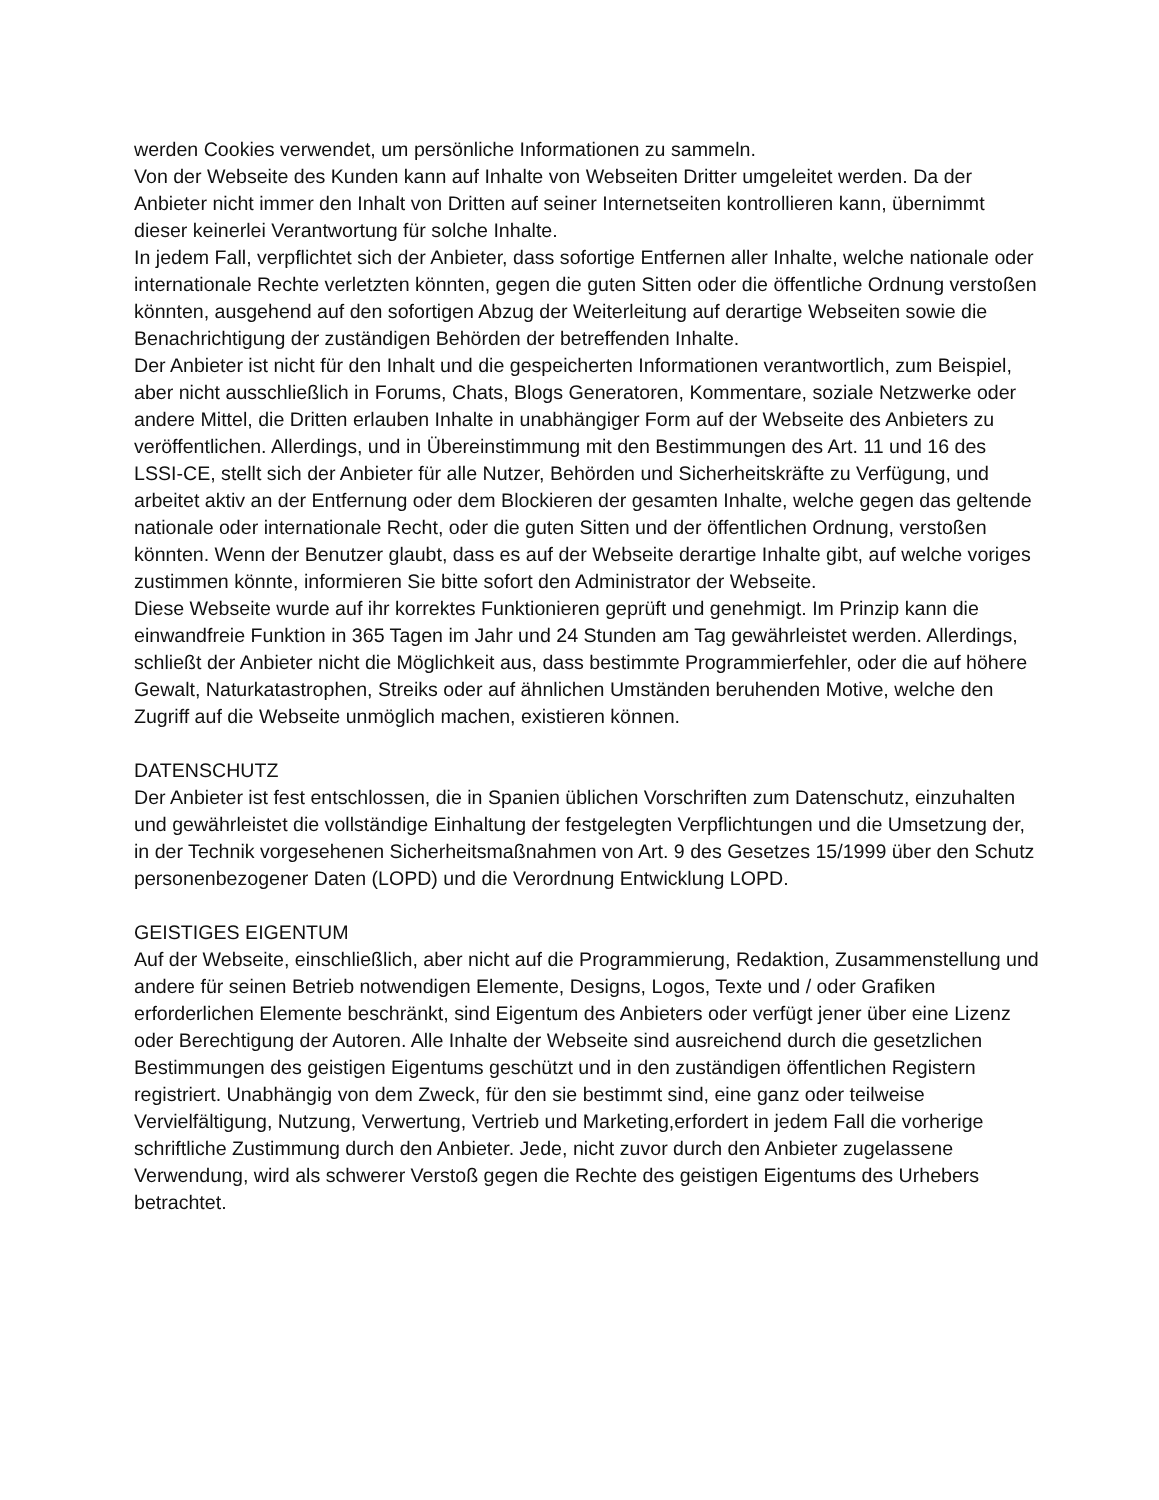werden Cookies verwendet, um persönliche Informationen zu sammeln.
Von der Webseite des Kunden kann auf Inhalte von Webseiten Dritter umgeleitet werden. Da der Anbieter nicht immer den Inhalt von Dritten auf seiner Internetseiten kontrollieren kann, übernimmt dieser keinerlei Verantwortung für solche Inhalte.
In jedem Fall, verpflichtet sich der Anbieter, dass sofortige Entfernen aller Inhalte, welche nationale oder internationale Rechte verletzten könnten, gegen die guten Sitten oder die öffentliche Ordnung verstoßen könnten, ausgehend auf den sofortigen Abzug der Weiterleitung auf derartige Webseiten sowie die Benachrichtigung der zuständigen Behörden der betreffenden Inhalte.
Der Anbieter ist nicht für den Inhalt und die gespeicherten Informationen verantwortlich, zum Beispiel, aber nicht ausschließlich in Forums, Chats, Blogs Generatoren, Kommentare, soziale Netzwerke oder andere Mittel, die Dritten erlauben Inhalte in unabhängiger Form auf der Webseite des Anbieters zu veröffentlichen. Allerdings, und in Übereinstimmung mit den Bestimmungen des Art. 11 und 16 des LSSI-CE, stellt sich der Anbieter für alle Nutzer, Behörden und Sicherheitskräfte zu Verfügung, und arbeitet aktiv an der Entfernung oder dem Blockieren der gesamten Inhalte, welche gegen das geltende nationale oder internationale Recht, oder die guten Sitten und der öffentlichen Ordnung, verstoßen könnten. Wenn der Benutzer glaubt, dass es auf der Webseite derartige Inhalte gibt, auf welche voriges zustimmen könnte, informieren Sie bitte sofort den Administrator der Webseite.
Diese Webseite wurde auf ihr korrektes Funktionieren geprüft und genehmigt. Im Prinzip kann die einwandfreie Funktion in 365 Tagen im Jahr und 24 Stunden am Tag gewährleistet werden. Allerdings, schließt der Anbieter nicht die Möglichkeit aus, dass bestimmte Programmierfehler, oder die auf höhere Gewalt, Naturkatastrophen, Streiks oder auf ähnlichen Umständen beruhenden Motive, welche den Zugriff auf die Webseite unmöglich machen, existieren können.
DATENSCHUTZ
Der Anbieter ist fest entschlossen, die in Spanien üblichen Vorschriften zum Datenschutz, einzuhalten und gewährleistet die vollständige Einhaltung der festgelegten Verpflichtungen und die Umsetzung der, in der Technik vorgesehenen Sicherheitsmaßnahmen von Art. 9 des Gesetzes 15/1999 über den Schutz personenbezogener Daten (LOPD) und die Verordnung Entwicklung LOPD.
GEISTIGES EIGENTUM
Auf der Webseite, einschließlich, aber nicht auf die Programmierung, Redaktion, Zusammenstellung und andere für seinen Betrieb notwendigen Elemente, Designs, Logos, Texte und / oder Grafiken erforderlichen Elemente beschränkt, sind Eigentum des Anbieters oder verfügt jener über eine Lizenz oder Berechtigung der Autoren. Alle Inhalte der Webseite sind ausreichend durch die gesetzlichen Bestimmungen des geistigen Eigentums geschützt und in den zuständigen öffentlichen Registern registriert. Unabhängig von dem Zweck, für den sie bestimmt sind, eine ganz oder teilweise Vervielfältigung, Nutzung, Verwertung, Vertrieb und Marketing,erfordert in jedem Fall die vorherige schriftliche Zustimmung durch den Anbieter. Jede, nicht zuvor durch den Anbieter zugelassene Verwendung, wird als schwerer Verstoß gegen die Rechte des geistigen Eigentums des Urhebers betrachtet.